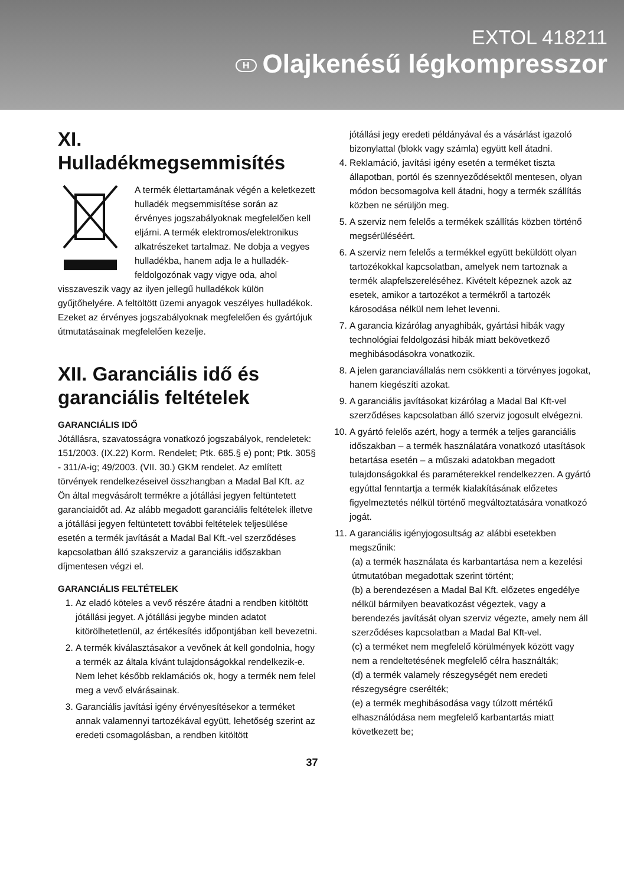EXTOL 418211
H Olajkenésű légkompresszor
XI.
Hulladékmegsemmisítés
A termék élettartamának végén a keletkezett hulladék megsemmisítése során az érvényes jogszabályoknak megfelelően kell eljárni. A termék elektromos/elektronikus alkatrészeket tartalmaz. Ne dobja a vegyes hulladékba, hanem adja le a hulladék-feldolgozónak vagy vigye oda, ahol visszaveszik vagy az ilyen jellegű hulladékok külön gyűjtőhelyére. A feltöltött üzemi anyagok veszélyes hulladékok. Ezeket az érvényes jogszabályoknak megfelelően és gyártójuk útmutatásainak megfelelően kezelje.
XII. Garanciális idő és garanciális feltételek
GARANCIÁLIS IDŐ
Jótállásra, szavatosságra vonatkozó jogszabályok, rendeletek: 151/2003. (IX.22) Korm. Rendelet; Ptk. 685.§ e) pont; Ptk. 305§ - 311/A-ig; 49/2003. (VII. 30.) GKM rendelet. Az említett törvények rendelkezéseivel összhangban a Madal Bal Kft. az Ön által megvásárolt termékre a jótállási jegyen feltüntetett garanciaidőt ad. Az alább megadott garanciális feltételek illetve a jótállási jegyen feltüntetett további feltételek teljesülése esetén a termék javítását a Madal Bal Kft.-vel szerződéses kapcsolatban álló szakszerviz a garanciális időszakban díjmentesen végzi el.
GARANCIÁLIS FELTÉTELEK
1. Az eladó köteles a vevő részére átadni a rendben kitöltött jótállási jegyet. A jótállási jegybe minden adatot kitörölhetetlenül, az értékesítés időpontjában kell bevezetni.
2. A termék kiválasztásakor a vevőnek át kell gondolnia, hogy a termék az általa kívánt tulajdonságokkal rendelkezik-e. Nem lehet később reklamációs ok, hogy a termék nem felel meg a vevő elvárásainak.
3. Garanciális javítási igény érvényesítésekor a terméket annak valamennyi tartozékával együtt, lehetőség szerint az eredeti csomagolásban, a rendben kitöltött
jótállási jegy eredeti példányával és a vásárlást igazoló bizonylattal (blokk vagy számla) együtt kell átadni.
4. Reklamáció, javítási igény esetén a terméket tiszta állapotban, portól és szennyeződésektől mentesen, olyan módon becsomagolva kell átadni, hogy a termék szállítás közben ne sérüljön meg.
5. A szerviz nem felelős a termékek szállítás közben történő megsérüléséért.
6. A szerviz nem felelős a termékkel együtt beküldött olyan tartozékokkal kapcsolatban, amelyek nem tartoznak a termék alapfelszereléséhez. Kivételt képeznek azok az esetek, amikor a tartozékot a termékről a tartozék károsodása nélkül nem lehet levenni.
7. A garancia kizárólag anyaghibák, gyártási hibák vagy technológiai feldolgozási hibák miatt bekövetkező meghibásodásokra vonatkozik.
8. A jelen garanciavállalás nem csökkenti a törvényes jogokat, hanem kiegészíti azokat.
9. A garanciális javításokat kizárólag a Madal Bal Kft-vel szerződéses kapcsolatban álló szerviz jogosult elvégezni.
10. A gyártó felelős azért, hogy a termék a teljes garanciális időszakban – a termék használatára vonatkozó utasítások betartása esetén – a műszaki adatokban megadott tulajdonságokkal és paraméterekkel rendelkezzen. A gyártó egyúttal fenntartja a termék kialakításának előzetes figyelmeztetés nélkül történő megváltoztatására vonatkozó jogát.
11. A garanciális igényjogosultság az alábbi esetekben megszűnik:
(a) a termék használata és karbantartása nem a kezelési útmutatóban megadottak szerint történt;
(b) a berendezésen a Madal Bal Kft. előzetes engedélye nélkül bármilyen beavatkozást végeztek, vagy a berendezés javítását olyan szerviz végezte, amely nem áll szerződéses kapcsolatban a Madal Bal Kft-vel.
(c) a terméket nem megfelelő körülmények között vagy nem a rendeltetésének megfelelő célra használták;
(d) a termék valamely részegységét nem eredeti részegységre cserélték;
(e) a termék meghibásodása vagy túlzott mértékű elhasználódása nem megfelelő karbantartás miatt következett be;
37